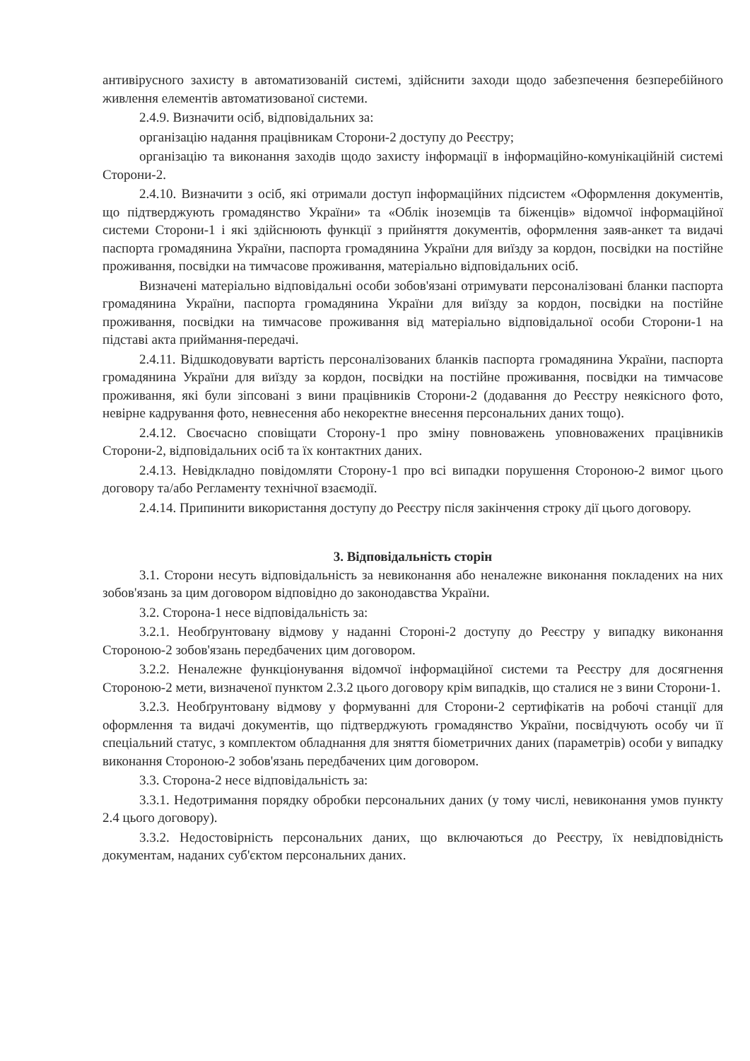антивірусного захисту в автоматизованій системі, здійснити заходи щодо забезпечення безперебійного живлення елементів автоматизованої системи.
2.4.9. Визначити осіб, відповідальних за:
організацію надання працівникам Сторони-2 доступу до Реєстру;
організацію та виконання заходів щодо захисту інформації в інформаційно-комунікаційній системі Сторони-2.
2.4.10. Визначити з осіб, які отримали доступ інформаційних підсистем «Оформлення документів, що підтверджують громадянство України» та «Облік іноземців та біженців» відомчої інформаційної системи Сторони-1 і які здійснюють функції з прийняття документів, оформлення заяв-анкет та видачі паспорта громадянина України, паспорта громадянина України для виїзду за кордон, посвідки на постійне проживання, посвідки на тимчасове проживання, матеріально відповідальних осіб.
Визначені матеріально відповідальні особи зобов'язані отримувати персоналізовані бланки паспорта громадянина України, паспорта громадянина України для виїзду за кордон, посвідки на постійне проживання, посвідки на тимчасове проживання від матеріально відповідальної особи Сторони-1 на підставі акта приймання-передачі.
2.4.11. Відшкодовувати вартість персоналізованих бланків паспорта громадянина України, паспорта громадянина України для виїзду за кордон, посвідки на постійне проживання, посвідки на тимчасове проживання, які були зіпсовані з вини працівників Сторони-2 (додавання до Реєстру неякісного фото, невірне кадрування фото, невнесення або некоректне внесення персональних даних тощо).
2.4.12. Своєчасно сповіщати Сторону-1 про зміну повноважень уповноважених працівників Сторони-2, відповідальних осіб та їх контактних даних.
2.4.13. Невідкладно повідомляти Сторону-1 про всі випадки порушення Стороною-2 вимог цього договору та/або Регламенту технічної взаємодії.
2.4.14. Припинити використання доступу до Реєстру після закінчення строку дії цього договору.
3. Відповідальність сторін
3.1. Сторони несуть відповідальність за невиконання або неналежне виконання покладених на них зобов'язань за цим договором відповідно до законодавства України.
3.2. Сторона-1 несе відповідальність за:
3.2.1. Необґрунтовану відмову у наданні Стороні-2 доступу до Реєстру у випадку виконання Стороною-2 зобов'язань передбачених цим договором.
3.2.2. Неналежне функціонування відомчої інформаційної системи та Реєстру для досягнення Стороною-2 мети, визначеної пунктом 2.3.2 цього договору крім випадків, що сталися не з вини Сторони-1.
3.2.3. Необґрунтовану відмову у формуванні для Сторони-2 сертифікатів на робочі станції для оформлення та видачі документів, що підтверджують громадянство України, посвідчують особу чи її спеціальний статус, з комплектом обладнання для зняття біометричних даних (параметрів) особи у випадку виконання Стороною-2 зобов'язань передбачених цим договором.
3.3. Сторона-2 несе відповідальність за:
3.3.1. Недотримання порядку обробки персональних даних (у тому числі, невиконання умов пункту 2.4 цього договору).
3.3.2. Недостовірність персональних даних, що включаються до Реєстру, їх невідповідність документам, наданих суб'єктом персональних даних.